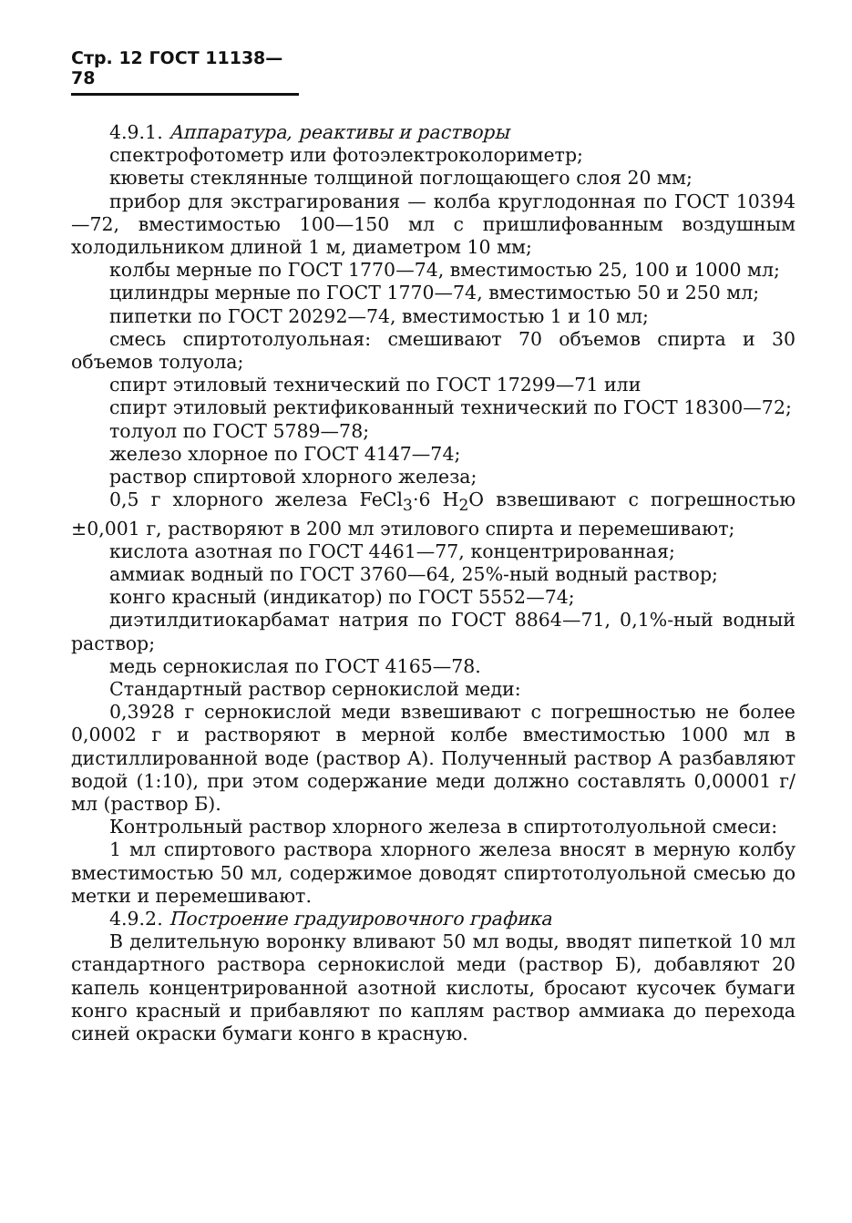Стр. 12 ГОСТ 11138—78
4.9.1. Аппаратура, реактивы и растворы
спектрофотометр или фотоэлектроколориметр;
кюветы стеклянные толщиной поглощающего слоя 20 мм;
прибор для экстрагирования — колба круглодонная по ГОСТ 10394—72, вместимостью 100—150 мл с пришлифованным воздушным холодильником длиной 1 м, диаметром 10 мм;
колбы мерные по ГОСТ 1770—74, вместимостью 25, 100 и 1000 мл;
цилиндры мерные по ГОСТ 1770—74, вместимостью 50 и 250 мл;
пипетки по ГОСТ 20292—74, вместимостью 1 и 10 мл;
смесь спиртотолуольная: смешивают 70 объемов спирта и 30 объемов толуола;
спирт этиловый технический по ГОСТ 17299—71 или
спирт этиловый ректификованный технический по ГОСТ 18300—72;
толуол по ГОСТ 5789—78;
железо хлорное по ГОСТ 4147—74;
раствор спиртовой хлорного железа;
0,5 г хлорного железа FeCl<sub>3</sub>·6 H<sub>2</sub>O взвешивают с погрешностью ±0,001 г, растворяют в 200 мл этилового спирта и перемешивают;
кислота азотная по ГОСТ 4461—77, концентрированная;
аммиак водный по ГОСТ 3760—64, 25%-ный водный раствор;
конго красный (индикатор) по ГОСТ 5552—74;
диэтилдитиокарбамат натрия по ГОСТ 8864—71, 0,1%-ный водный раствор;
медь сернокислая по ГОСТ 4165—78.
Стандартный раствор сернокислой меди:
0,3928 г сернокислой меди взвешивают с погрешностью не более 0,0002 г и растворяют в мерной колбе вместимостью 1000 мл в дистиллированной воде (раствор А). Полученный раствор А разбавляют водой (1:10), при этом содержание меди должно составлять 0,00001 г/мл (раствор Б).
Контрольный раствор хлорного железа в спиртотолуольной смеси:
1 мл спиртового раствора хлорного железа вносят в мерную колбу вместимостью 50 мл, содержимое доводят спиртотолуольной смесью до метки и перемешивают.
4.9.2. Построение градуировочного графика
В делительную воронку вливают 50 мл воды, вводят пипеткой 10 мл стандартного раствора сернокислой меди (раствор Б), добавляют 20 капель концентрированной азотной кислоты, бросают кусочек бумаги конго красный и прибавляют по каплям раствор аммиака до перехода синей окраски бумаги конго в красную.